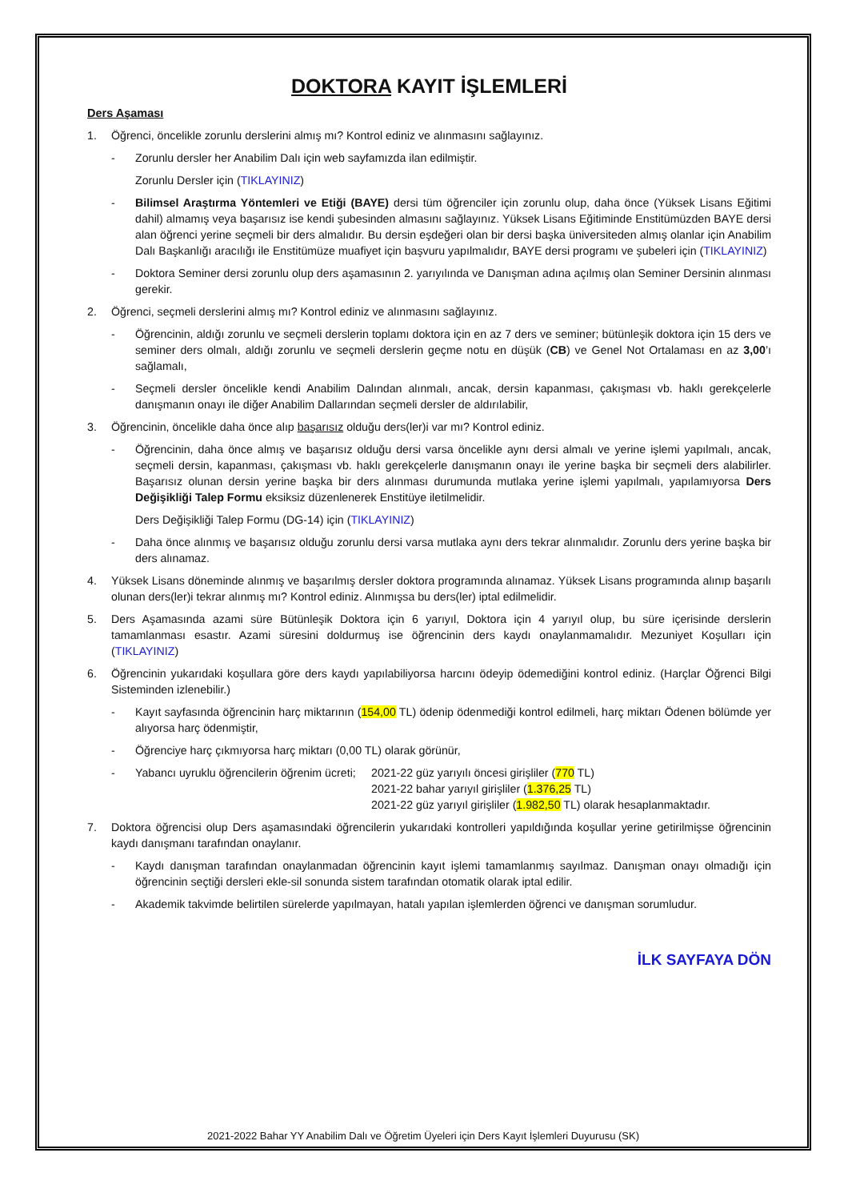DOKTORA KAYIT İŞLEMLERİ
Ders Aşaması
1. Öğrenci, öncelikle zorunlu derslerini almış mı? Kontrol ediniz ve alınmasını sağlayınız.
- Zorunlu dersler her Anabilim Dalı için web sayfamızda ilan edilmiştir.
Zorunlu Dersler için (TIKLAYINIZ)
- Bilimsel Araştırma Yöntemleri ve Etiği (BAYE) dersi tüm öğrenciler için zorunlu olup, daha önce (Yüksek Lisans Eğitimi dahil) almamış veya başarısız ise kendi şubesinden almasını sağlayınız. Yüksek Lisans Eğitiminde Enstitümüzden BAYE dersi alan öğrenci yerine seçmeli bir ders almalıdır. Bu dersin eşdeğeri olan bir dersi başka üniversiteden almış olanlar için Anabilim Dalı Başkanlığı aracılığı ile Enstitümüze muafiyet için başvuru yapılmalıdır, BAYE dersi programı ve şubeleri için (TIKLAYINIZ)
- Doktora Seminer dersi zorunlu olup ders aşamasının 2. yarıyılında ve Danışman adına açılmış olan Seminer Dersinin alınması gerekir.
2. Öğrenci, seçmeli derslerini almış mı? Kontrol ediniz ve alınmasını sağlayınız.
- Öğrencinin, aldığı zorunlu ve seçmeli derslerin toplamı doktora için en az 7 ders ve seminer; bütünleşik doktora için 15 ders ve seminer ders olmalı, aldığı zorunlu ve seçmeli derslerin geçme notu en düşük (CB) ve Genel Not Ortalaması en az 3,00’ı sağlamalı,
- Seçmeli dersler öncelikle kendi Anabilim Dalından alınmalı, ancak, dersin kapanması, çakışması vb. haklı gerekçelerle danışmanın onayı ile diğer Anabilim Dallarından seçmeli dersler de aldırılabilir,
3. Öğrencinin, öncelikle daha önce alıp başarısız olduğu ders(ler)i var mı? Kontrol ediniz.
- Öğrencinin, daha önce almış ve başarısız olduğu dersi varsa öncelikle aynı dersi almalı ve yerine işlemi yapılmalı, ancak, seçmeli dersin, kapanması, çakışması vb. haklı gerekçelerle danışmanın onayı ile yerine başka bir seçmeli ders alabilirler. Başarısız olunan dersin yerine başka bir ders alınması durumunda mutlaka yerine işlemi yapılmalı, yapılamıyorsa Ders Değişikliği Talep Formu eksiksiz düzenlenerek Enstitüye iletilmelidir.
Ders Değişikliği Talep Formu (DG-14) için (TIKLAYINIZ)
- Daha önce alınmış ve başarısız olduğu zorunlu dersi varsa mutlaka aynı ders tekrar alınmalıdır. Zorunlu ders yerine başka bir ders alınamaz.
4. Yüksek Lisans döneminde alınmış ve başarılmış dersler doktora programında alınamaz. Yüksek Lisans programında alınıp başarılı olunan ders(ler)i tekrar alınmış mı? Kontrol ediniz. Alınmışsa bu ders(ler) iptal edilmelidir.
5. Ders Aşamasında azami süre Bütünleşik Doktora için 6 yarıyıl, Doktora için 4 yarıyıl olup, bu süre içerisinde derslerin tamamlanması esastır. Azami süresini doldurmuş ise öğrencinin ders kaydı onaylanmamalıdır. Mezuniyet Koşulları için (TIKLAYINIZ)
6. Öğrencinin yukarıdaki koşullara göre ders kaydı yapılabiliyorsa harcını ödeyip ödemediğini kontrol ediniz. (Harçlar Öğrenci Bilgi Sisteminden izlenebilir.)
- Kayıt sayfasında öğrencinin harç miktarının (154,00 TL) ödenip ödenmediği kontrol edilmeli, harç miktarı Ödenen bölümde yer alıyorsa harç ödenmiştir,
- Öğrenciye harç çıkmıyorsa harç miktarı (0,00 TL) olarak görünür,
- Yabancı uyruklu öğrencilerin öğrenim ücreti; 2021-22 güz yarıyılı öncesi girişliler (770 TL)
2021-22 bahar yarıyıl girişliler (1.376,25 TL)
2021-22 güz yarıyıl girişliler (1.982,50 TL) olarak hesaplanmaktadır.
7. Doktora öğrencisi olup Ders aşamasındaki öğrencilerin yukarıdaki kontrolleri yapıldığında koşullar yerine getirilmişse öğrencinin kaydı danışmanı tarafından onaylanır.
- Kaydı danışman tarafından onaylanmadan öğrencinin kayıt işlemi tamamlanmış sayılmaz. Danışman onayı olmadığı için öğrencinin seçtiği dersleri ekle-sil sonunda sistem tarafından otomatik olarak iptal edilir.
- Akademik takvimde belirtilen sürelerde yapılmayan, hatalı yapılan işlemlerden öğrenci ve danışman sorumludur.
İLK SAYFAYA DÖN
2021-2022 Bahar YY Anabilim Dalı ve Öğretim Üyeleri için Ders Kayıt İşlemleri Duyurusu (SK)